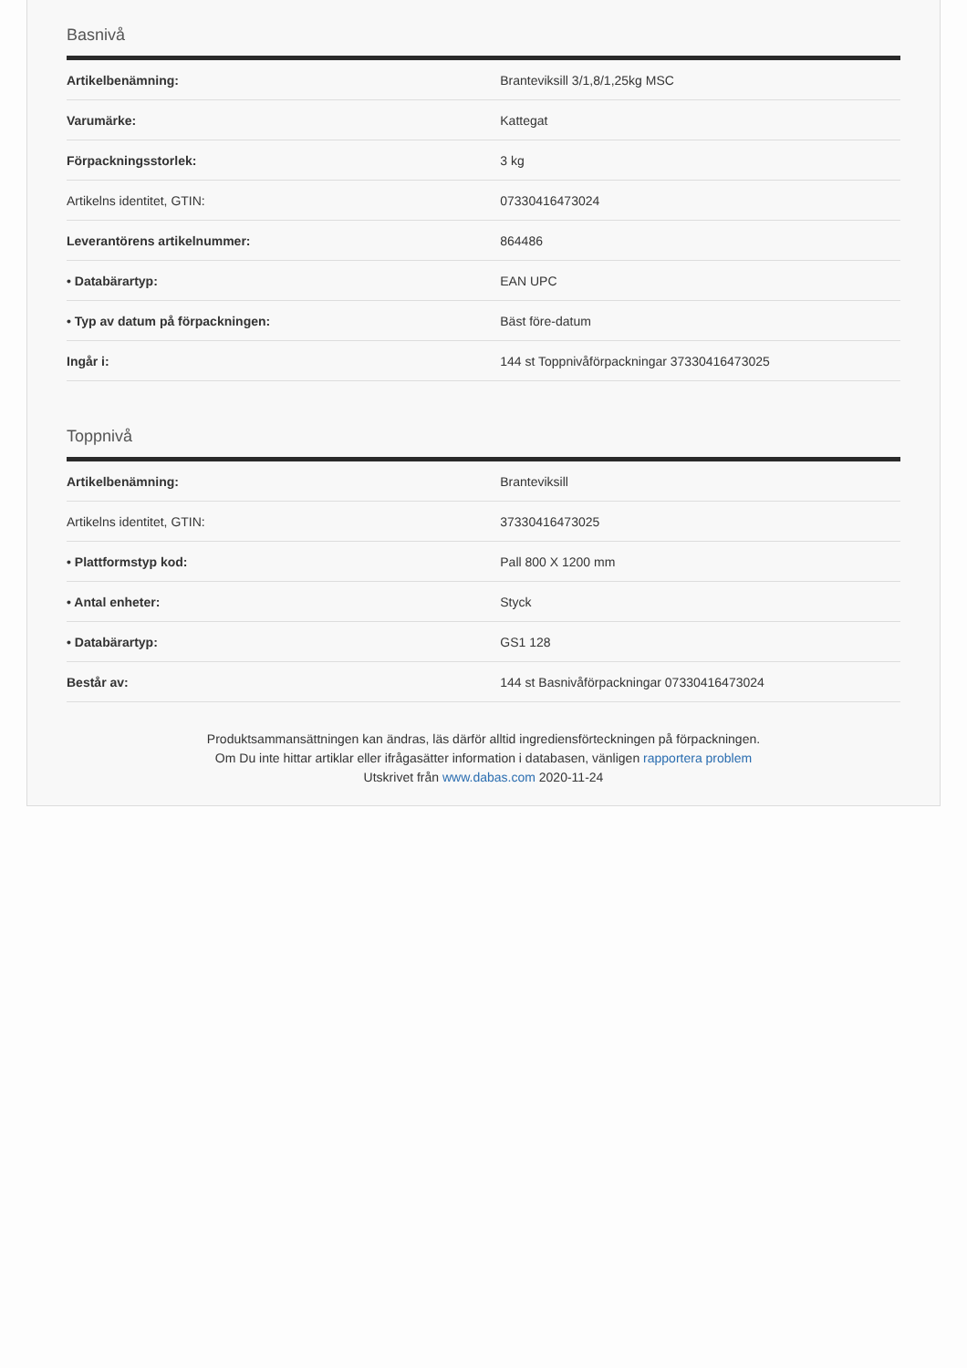Basnivå
| Artikelbenämning: | Branteviksill 3/1,8/1,25kg MSC |
| Varumärke: | Kattegat |
| Förpackningsstorlek: | 3 kg |
| Artikelns identitet, GTIN: | 07330416473024 |
| Leverantörens artikelnummer: | 864486 |
| • Databärartyp: | EAN UPC |
| • Typ av datum på förpackningen: | Bäst före-datum |
| Ingår i: | 144 st Toppnivåförpackningar 37330416473025 |
Toppnivå
| Artikelbenämning: | Branteviksill |
| Artikelns identitet, GTIN: | 37330416473025 |
| • Plattformstyp kod: | Pall 800 X 1200 mm |
| • Antal enheter: | Styck |
| • Databärartyp: | GS1 128 |
| Består av: | 144 st Basnivåförpackningar 07330416473024 |
Produktsammansättningen kan ändras, läs därför alltid ingrediensförteckningen på förpackningen.
Om Du inte hittar artiklar eller ifrågasätter information i databasen, vänligen rapportera problem
Utskrivet från www.dabas.com 2020-11-24